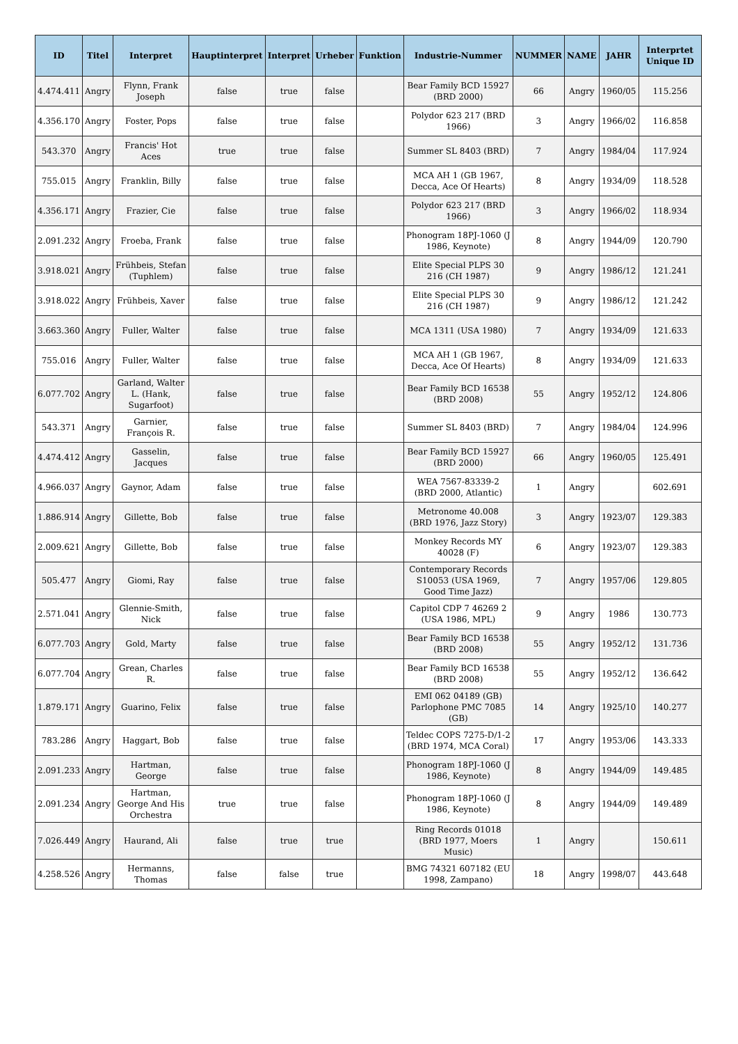| ID | Titel | Interpret | Hauptinterpret | Interpret | Urheber | Funktion | Industrie-Nummer | NUMMER | NAME | JAHR | Interprtet Unique ID |
| --- | --- | --- | --- | --- | --- | --- | --- | --- | --- | --- | --- |
| 4.474.411 | Angry | Flynn, Frank Joseph | false | true | false | | Bear Family BCD 15927 (BRD 2000) | 66 | Angry | 1960/05 | 115.256 |
| 4.356.170 | Angry | Foster, Pops | false | true | false | | Polydor 623 217 (BRD 1966) | 3 | Angry | 1966/02 | 116.858 |
| 543.370 | Angry | Francis' Hot Aces | true | true | false | | Summer SL 8403 (BRD) | 7 | Angry | 1984/04 | 117.924 |
| 755.015 | Angry | Franklin, Billy | false | true | false | | MCA AH 1 (GB 1967, Decca, Ace Of Hearts) | 8 | Angry | 1934/09 | 118.528 |
| 4.356.171 | Angry | Frazier, Cie | false | true | false | | Polydor 623 217 (BRD 1966) | 3 | Angry | 1966/02 | 118.934 |
| 2.091.232 | Angry | Froeba, Frank | false | true | false | | Phonogram 18PJ-1060 (J 1986, Keynote) | 8 | Angry | 1944/09 | 120.790 |
| 3.918.021 | Angry | Frühbeis, Stefan (Tuphlem) | false | true | false | | Elite Special PLPS 30 216 (CH 1987) | 9 | Angry | 1986/12 | 121.241 |
| 3.918.022 | Angry | Frühbeis, Xaver | false | true | false | | Elite Special PLPS 30 216 (CH 1987) | 9 | Angry | 1986/12 | 121.242 |
| 3.663.360 | Angry | Fuller, Walter | false | true | false | | MCA 1311 (USA 1980) | 7 | Angry | 1934/09 | 121.633 |
| 755.016 | Angry | Fuller, Walter | false | true | false | | MCA AH 1 (GB 1967, Decca, Ace Of Hearts) | 8 | Angry | 1934/09 | 121.633 |
| 6.077.702 | Angry | Garland, Walter L. (Hank, Sugarfoot) | false | true | false | | Bear Family BCD 16538 (BRD 2008) | 55 | Angry | 1952/12 | 124.806 |
| 543.371 | Angry | Garnier, François R. | false | true | false | | Summer SL 8403 (BRD) | 7 | Angry | 1984/04 | 124.996 |
| 4.474.412 | Angry | Gasselin, Jacques | false | true | false | | Bear Family BCD 15927 (BRD 2000) | 66 | Angry | 1960/05 | 125.491 |
| 4.966.037 | Angry | Gaynor, Adam | false | true | false | | WEA 7567-83339-2 (BRD 2000, Atlantic) | 1 | Angry | | 602.691 |
| 1.886.914 | Angry | Gillette, Bob | false | true | false | | Metronome 40.008 (BRD 1976, Jazz Story) | 3 | Angry | 1923/07 | 129.383 |
| 2.009.621 | Angry | Gillette, Bob | false | true | false | | Monkey Records MY 40028 (F) | 6 | Angry | 1923/07 | 129.383 |
| 505.477 | Angry | Giomi, Ray | false | true | false | | Contemporary Records S10053 (USA 1969, Good Time Jazz) | 7 | Angry | 1957/06 | 129.805 |
| 2.571.041 | Angry | Glennie-Smith, Nick | false | true | false | | Capitol CDP 7 46269 2 (USA 1986, MPL) | 9 | Angry | 1986 | 130.773 |
| 6.077.703 | Angry | Gold, Marty | false | true | false | | Bear Family BCD 16538 (BRD 2008) | 55 | Angry | 1952/12 | 131.736 |
| 6.077.704 | Angry | Grean, Charles R. | false | true | false | | Bear Family BCD 16538 (BRD 2008) | 55 | Angry | 1952/12 | 136.642 |
| 1.879.171 | Angry | Guarino, Felix | false | true | false | | EMI 062 04189 (GB) Parlophone PMC 7085 (GB) | 14 | Angry | 1925/10 | 140.277 |
| 783.286 | Angry | Haggart, Bob | false | true | false | | Teldec COPS 7275-D/1-2 (BRD 1974, MCA Coral) | 17 | Angry | 1953/06 | 143.333 |
| 2.091.233 | Angry | Hartman, George | false | true | false | | Phonogram 18PJ-1060 (J 1986, Keynote) | 8 | Angry | 1944/09 | 149.485 |
| 2.091.234 | Angry | Hartman, George And His Orchestra | true | true | false | | Phonogram 18PJ-1060 (J 1986, Keynote) | 8 | Angry | 1944/09 | 149.489 |
| 7.026.449 | Angry | Haurand, Ali | false | true | true | | Ring Records 01018 (BRD 1977, Moers Music) | 1 | Angry | | 150.611 |
| 4.258.526 | Angry | Hermanns, Thomas | false | false | true | | BMG 74321 607182 (EU 1998, Zampano) | 18 | Angry | 1998/07 | 443.648 |